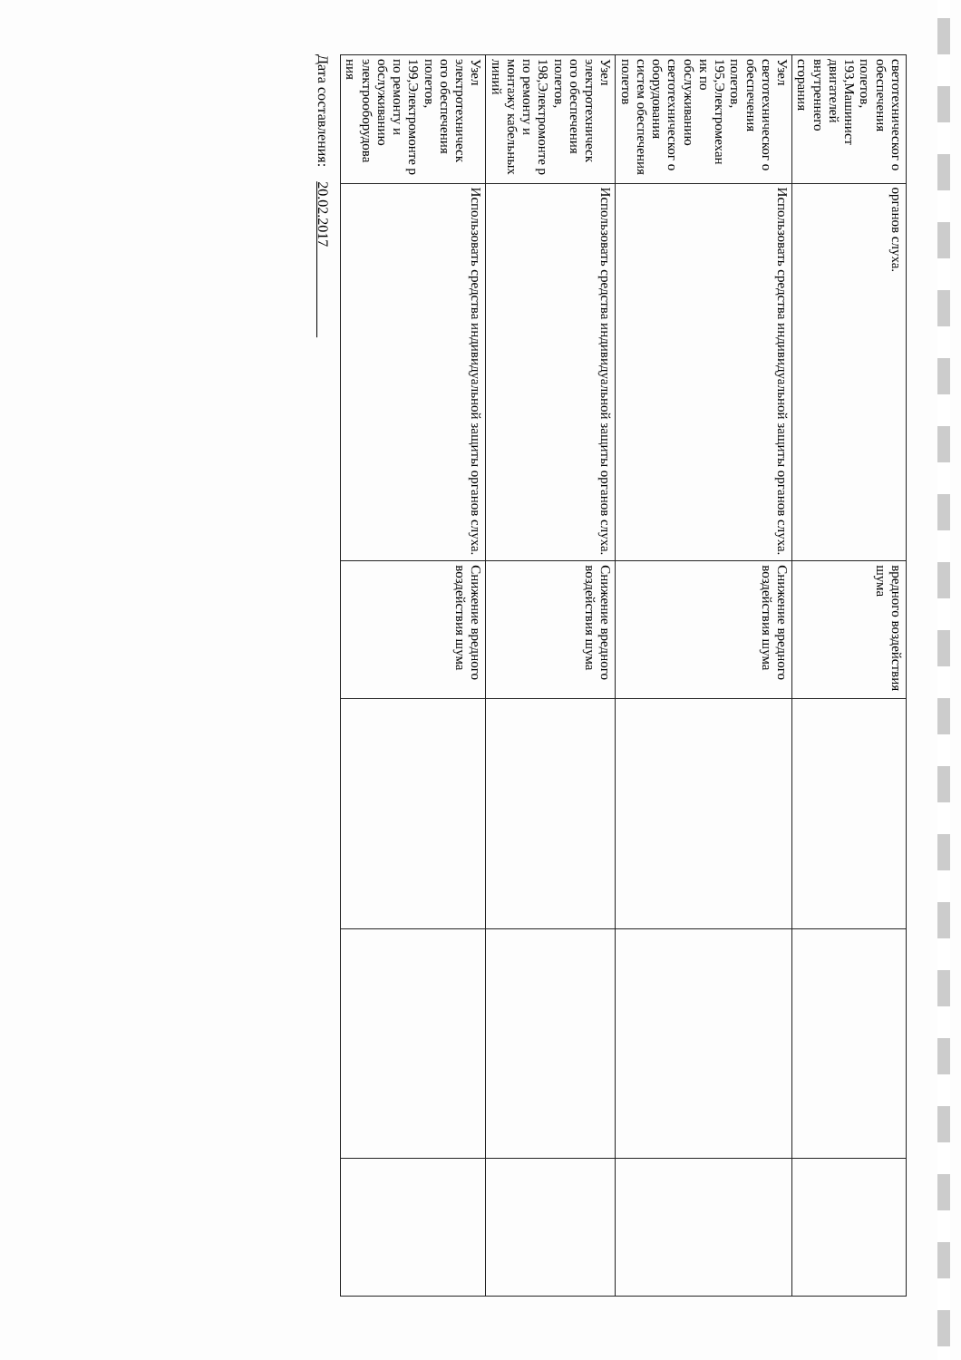| светотехническог о обеспечения полетов, 193,Машинист двигателей внутреннего сгорания | органов слуха. | вредного воздействия шума | | | |
| Узел светотехническог о обеспечения полетов, 195,Электромехан ик по обслуживанию светотехническог о оборудования систем обеспечения полетов | Использовать средства индивидуальной защиты органов слуха. | Снижение вредного воздействия шума | | | |
| Узел электротехническ ого обеспечения полетов, 198,Электромонте р по ремонту и монтажу кабельных линий | Использовать средства индивидуальной защиты органов слуха. | Снижение вредного воздействия шума | | | |
| Узел электротехническ ого обеспечения полетов, 199,Электромонте р по ремонту и обслуживанию электрооборудова ния | Использовать средства индивидуальной защиты органов слуха. | Снижение вредного воздействия шума | | | |
Дата составления: 20.02.2017